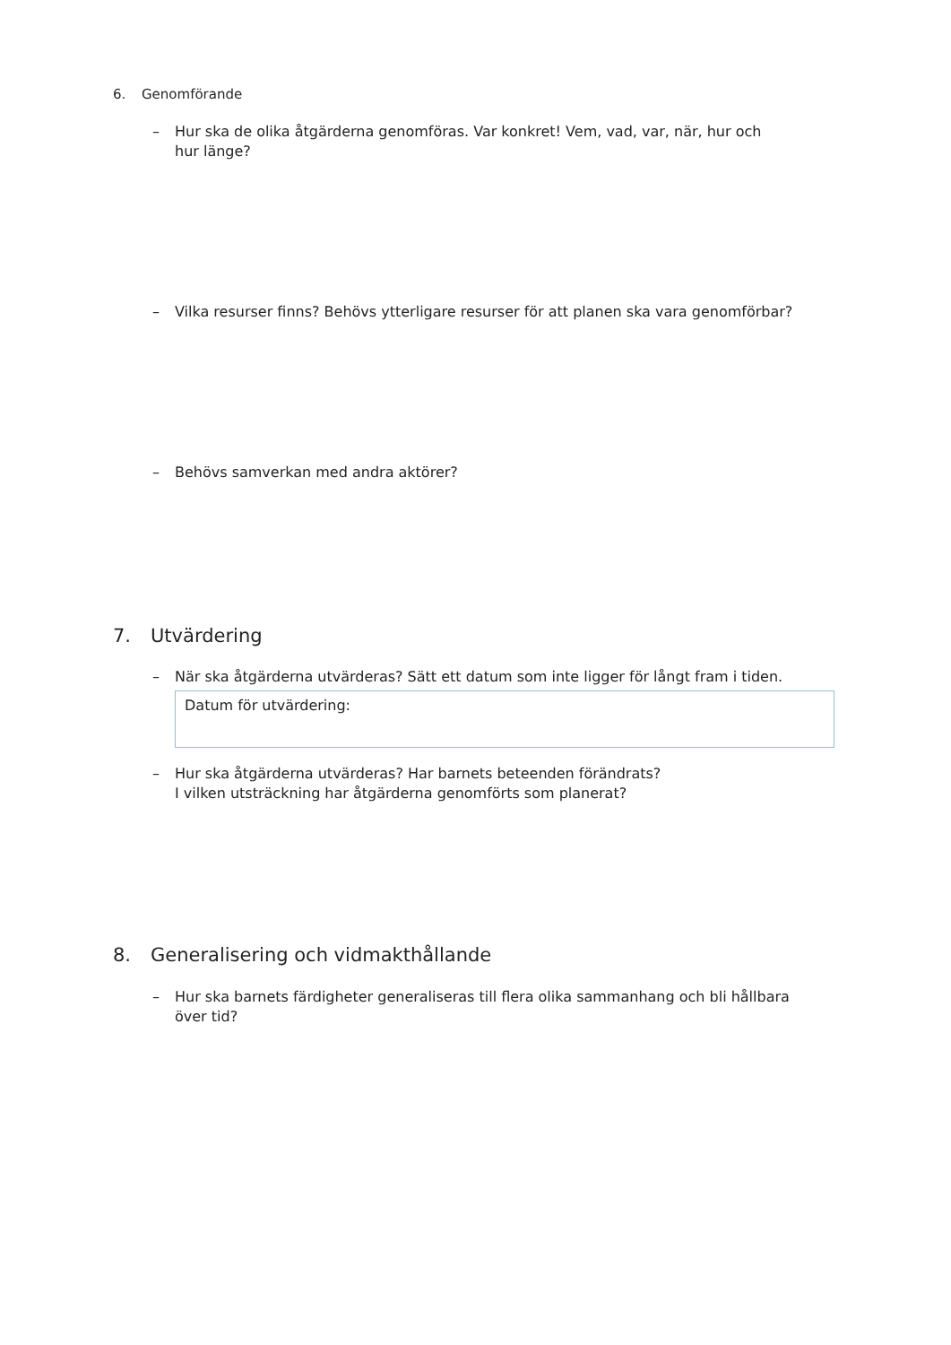6. Genomförande
–
Hur ska de olika åtgärderna genomföras. Var konkret! Vem, vad, var, när, hur och
hur länge?
–
Vilka resurser finns? Behövs ytterligare resurser för att planen ska vara genomförbar?
–
Behövs samverkan med andra aktörer?
7. Utvärdering
–
När ska åtgärderna utvärderas? Sätt ett datum som inte ligger för långt fram i tiden.
Datum för utvärdering:
–
Hur ska åtgärderna utvärderas? Har barnets beteenden förändrats?
I vilken utsträckning har åtgärderna genomförts som planerat?
8. Generalisering och vidmakthållande
–
Hur ska barnets färdigheter generaliseras till flera olika sammanhang och bli hållbara
över tid?